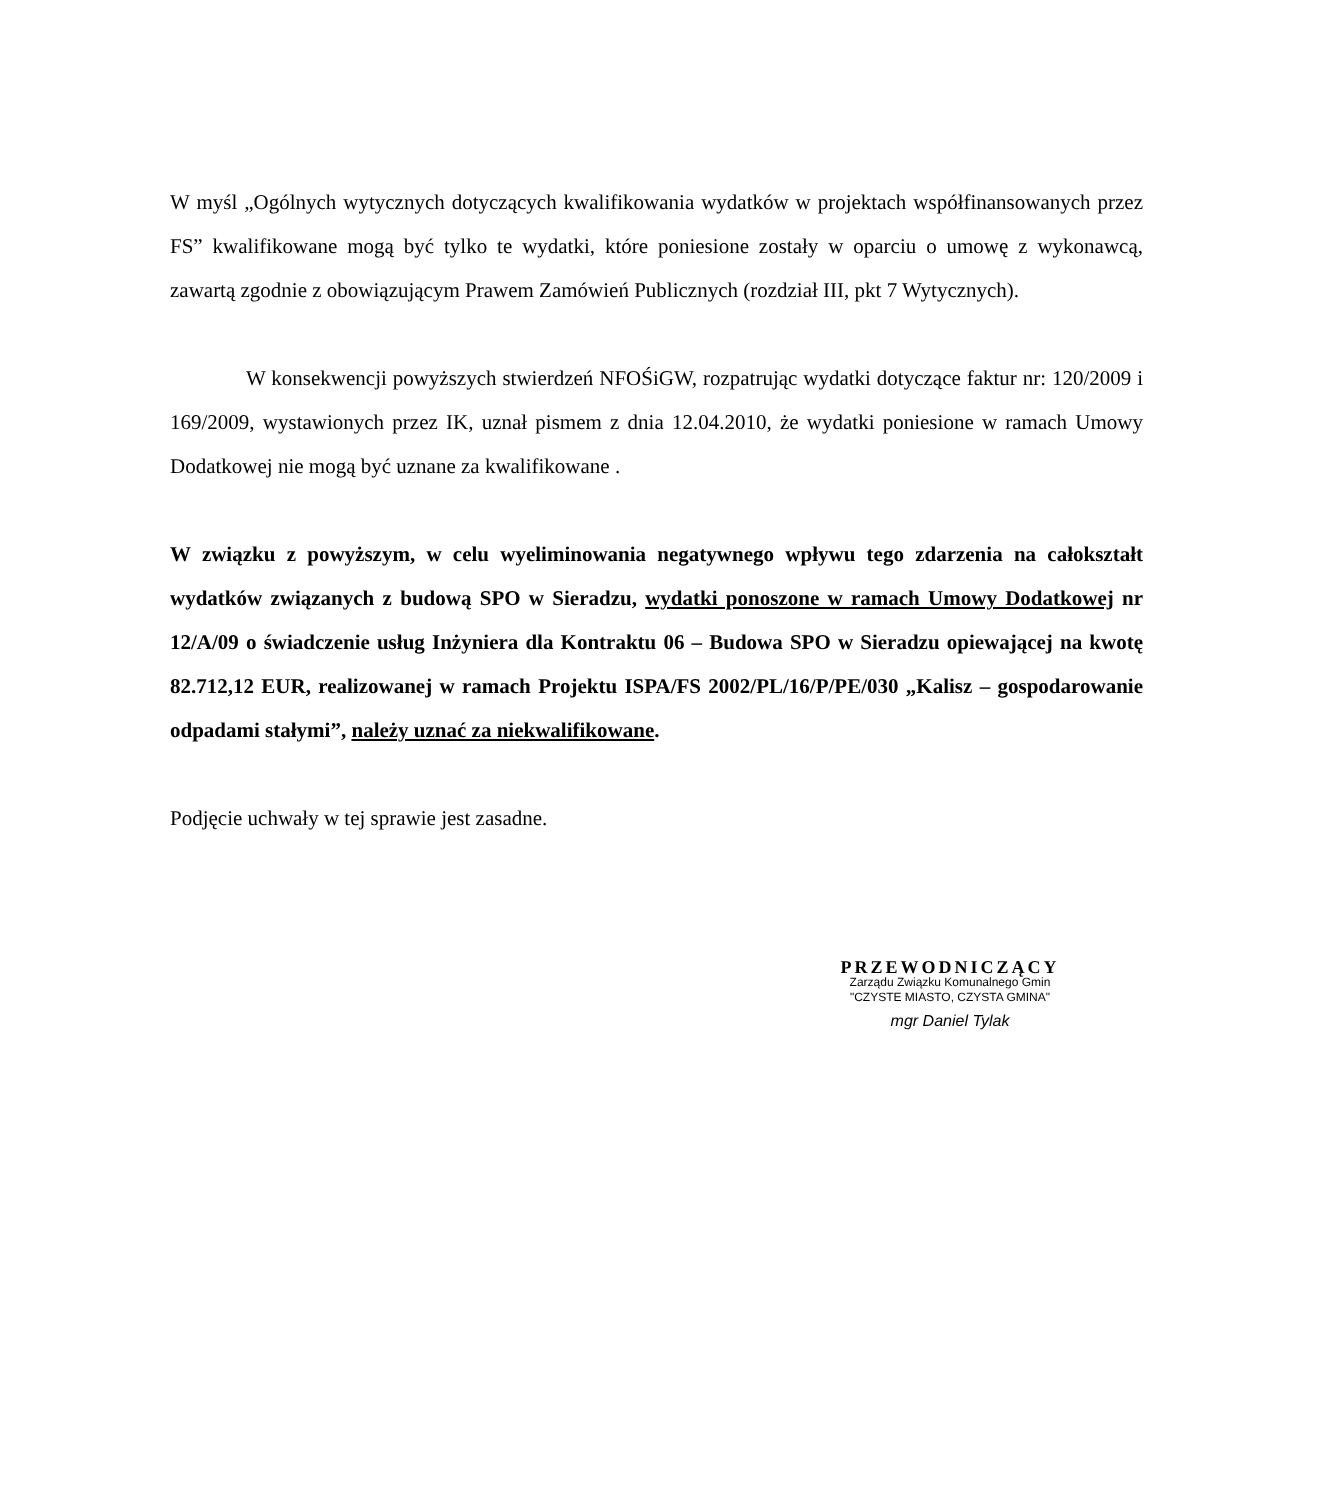W myśl „Ogólnych wytycznych dotyczących kwalifikowania wydatków w projektach współfinansowanych przez FS” kwalifikowane mogą być tylko te wydatki, które poniesione zostały w oparciu o umowę z wykonawcą, zawartą zgodnie z obowiązującym Prawem Zamówień Publicznych (rozdział III, pkt 7 Wytycznych).
W konsekwencji powyższych stwierdzeń NFOŚiGW, rozpatrując wydatki dotyczące faktur nr: 120/2009 i 169/2009, wystawionych przez IK, uznał pismem z dnia 12.04.2010, że wydatki poniesione w ramach Umowy Dodatkowej nie mogą być uznane za kwalifikowane .
W związku z powyższym, w celu wyeliminowania negatywnego wpływu tego zdarzenia na całokształt wydatków związanych z budową SPO w Sieradzu, wydatki ponoszone w ramach Umowy Dodatkowej nr 12/A/09 o świadczenie usług Inżyniera dla Kontraktu 06 – Budowa SPO w Sieradzu opiewającej na kwotę 82.712,12 EUR, realizowanej w ramach Projektu ISPA/FS 2002/PL/16/P/PE/030 „Kalisz – gospodarowanie odpadami stałymi”, należy uznać za niekwalifikowane.
Podjęcie uchwały w tej sprawie jest zasadne.
PRZEWODNICZĄCY
Zarządu Związku Komunalnego Gmin
"CZYSTE MIASTO, CZYSTA GMINA"
mgr Daniel Tylak